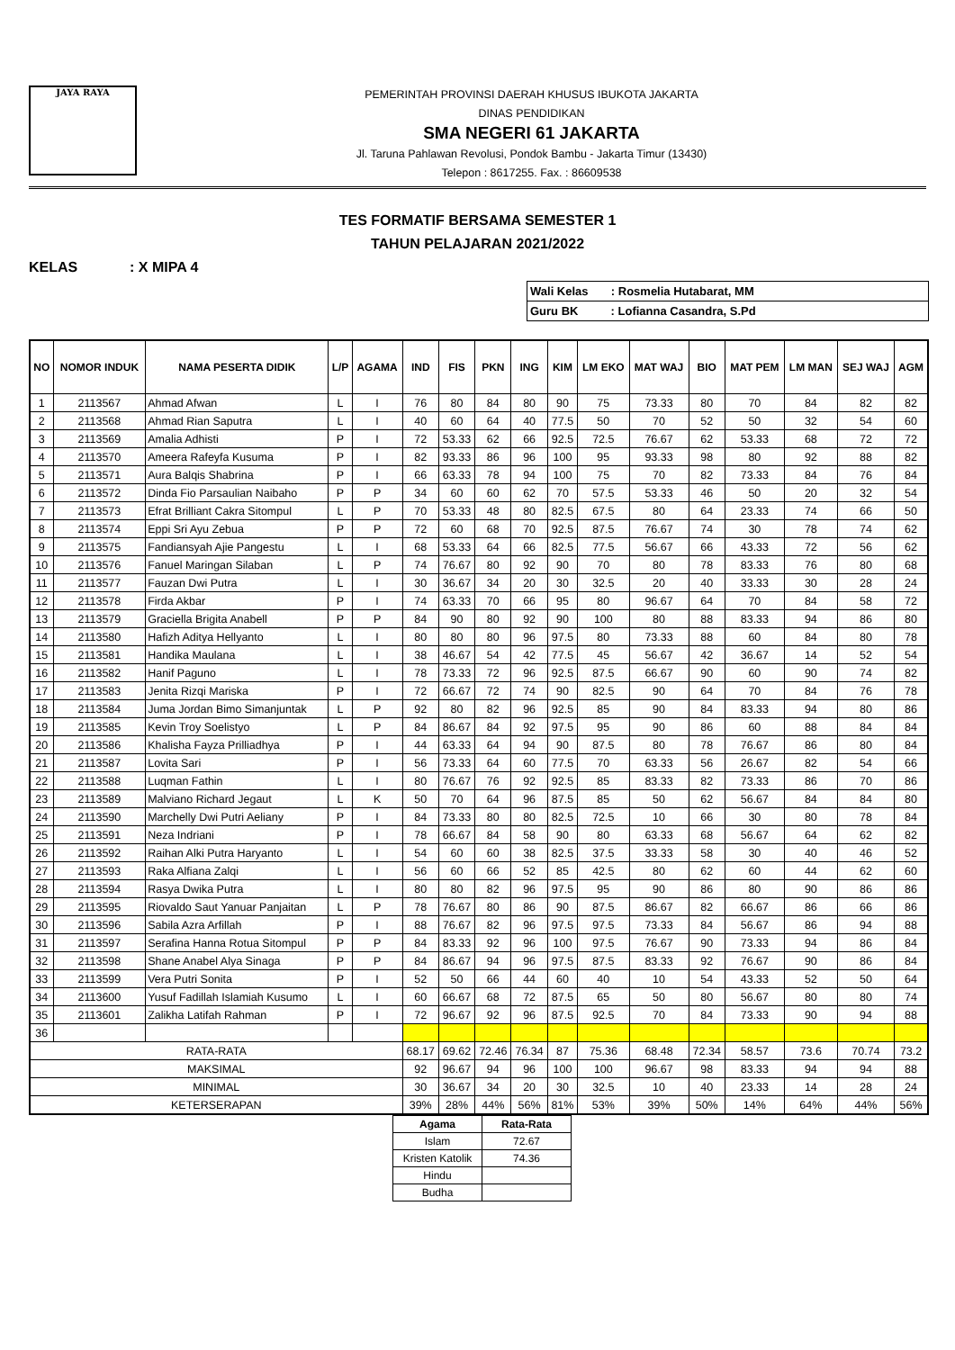JAYA RAYA
PEMERINTAH PROVINSI DAERAH KHUSUS IBUKOTA JAKARTA
DINAS PENDIDIKAN
SMA NEGERI 61 JAKARTA
Jl. Taruna Pahlawan Revolusi, Pondok Bambu - Jakarta Timur (13430)
Telepon : 8617255. Fax. : 86609538
TES FORMATIF BERSAMA SEMESTER 1
TAHUN PELAJARAN 2021/2022
KELAS : X MIPA 4
| Wali Kelas : Rosmelia Hutabarat, MM |
| Guru BK : Lofianna Casandra, S.Pd |
| NO | NOMOR INDUK | NAMA PESERTA DIDIK | L/P | AGAMA | IND | FIS | PKN | ING | KIM | LM EKO | MAT WAJ | BIO | MAT PEM | LM MAN | SEJ WAJ | AGM |
| --- | --- | --- | --- | --- | --- | --- | --- | --- | --- | --- | --- | --- | --- | --- | --- | --- |
| 1 | 2113567 | Ahmad Afwan | L | I | 76 | 80 | 84 | 80 | 90 | 75 | 73.33 | 80 | 70 | 84 | 82 | 82 |
| 2 | 2113568 | Ahmad Rian Saputra | L | I | 40 | 60 | 64 | 40 | 77.5 | 50 | 70 | 52 | 50 | 32 | 54 | 60 |
| 3 | 2113569 | Amalia Adhisti | P | I | 72 | 53.33 | 62 | 66 | 92.5 | 72.5 | 76.67 | 62 | 53.33 | 68 | 72 | 72 |
| 4 | 2113570 | Ameera Rafeyfa Kusuma | P | I | 82 | 93.33 | 86 | 96 | 100 | 95 | 93.33 | 98 | 80 | 92 | 88 | 82 |
| 5 | 2113571 | Aura Balqis Shabrina | P | I | 66 | 63.33 | 78 | 94 | 100 | 75 | 70 | 82 | 73.33 | 84 | 76 | 84 |
| 6 | 2113572 | Dinda Fio Parsaulian Naibaho | P | P | 34 | 60 | 60 | 62 | 70 | 57.5 | 53.33 | 46 | 50 | 20 | 32 | 54 |
| 7 | 2113573 | Efrat Brilliant Cakra Sitompul | L | P | 70 | 53.33 | 48 | 80 | 82.5 | 67.5 | 80 | 64 | 23.33 | 74 | 66 | 50 |
| 8 | 2113574 | Eppi Sri Ayu Zebua | P | P | 72 | 60 | 68 | 70 | 92.5 | 87.5 | 76.67 | 74 | 30 | 78 | 74 | 62 |
| 9 | 2113575 | Fandiansyah Ajie Pangestu | L | I | 68 | 53.33 | 64 | 66 | 82.5 | 77.5 | 56.67 | 66 | 43.33 | 72 | 56 | 62 |
| 10 | 2113576 | Fanuel Maringan Silaban | L | P | 74 | 76.67 | 80 | 92 | 90 | 70 | 80 | 78 | 83.33 | 76 | 80 | 68 |
| 11 | 2113577 | Fauzan Dwi Putra | L | I | 30 | 36.67 | 34 | 20 | 30 | 32.5 | 20 | 40 | 33.33 | 30 | 28 | 24 |
| 12 | 2113578 | Firda Akbar | P | I | 74 | 63.33 | 70 | 66 | 95 | 80 | 96.67 | 64 | 70 | 84 | 58 | 72 |
| 13 | 2113579 | Graciella Brigita Anabell | P | P | 84 | 90 | 80 | 92 | 90 | 100 | 80 | 88 | 83.33 | 94 | 86 | 80 |
| 14 | 2113580 | Hafizh Aditya Hellyanto | L | I | 80 | 80 | 80 | 96 | 97.5 | 80 | 73.33 | 88 | 60 | 84 | 80 | 78 |
| 15 | 2113581 | Handika Maulana | L | I | 38 | 46.67 | 54 | 42 | 77.5 | 45 | 56.67 | 42 | 36.67 | 14 | 52 | 54 |
| 16 | 2113582 | Hanif Paguno | L | I | 78 | 73.33 | 72 | 96 | 92.5 | 87.5 | 66.67 | 90 | 60 | 90 | 74 | 82 |
| 17 | 2113583 | Jenita Rizqi Mariska | P | I | 72 | 66.67 | 72 | 74 | 90 | 82.5 | 90 | 64 | 70 | 84 | 76 | 78 |
| 18 | 2113584 | Juma Jordan Bimo Simanjuntak | L | P | 92 | 80 | 82 | 96 | 92.5 | 85 | 90 | 84 | 83.33 | 94 | 80 | 86 |
| 19 | 2113585 | Kevin Troy Soelistyo | L | P | 84 | 86.67 | 84 | 92 | 97.5 | 95 | 90 | 86 | 60 | 88 | 84 | 84 |
| 20 | 2113586 | Khalisha Fayza Prilliadhya | P | I | 44 | 63.33 | 64 | 94 | 90 | 87.5 | 80 | 78 | 76.67 | 86 | 80 | 84 |
| 21 | 2113587 | Lovita Sari | P | I | 56 | 73.33 | 64 | 60 | 77.5 | 70 | 63.33 | 56 | 26.67 | 82 | 54 | 66 |
| 22 | 2113588 | Luqman Fathin | L | I | 80 | 76.67 | 76 | 92 | 92.5 | 85 | 83.33 | 82 | 73.33 | 86 | 70 | 86 |
| 23 | 2113589 | Malviano Richard Jegaut | L | K | 50 | 70 | 64 | 96 | 87.5 | 85 | 50 | 62 | 56.67 | 84 | 84 | 80 |
| 24 | 2113590 | Marchelly Dwi Putri Aeliany | P | I | 84 | 73.33 | 80 | 80 | 82.5 | 72.5 | 10 | 66 | 30 | 80 | 78 | 84 |
| 25 | 2113591 | Neza Indriani | P | I | 78 | 66.67 | 84 | 58 | 90 | 80 | 63.33 | 68 | 56.67 | 64 | 62 | 82 |
| 26 | 2113592 | Raihan Alki Putra Haryanto | L | I | 54 | 60 | 60 | 38 | 82.5 | 37.5 | 33.33 | 58 | 30 | 40 | 46 | 52 |
| 27 | 2113593 | Raka Alfiana Zalqi | L | I | 56 | 60 | 66 | 52 | 85 | 42.5 | 80 | 62 | 60 | 44 | 62 | 60 |
| 28 | 2113594 | Rasya Dwika Putra | L | I | 80 | 80 | 82 | 96 | 97.5 | 95 | 90 | 86 | 80 | 90 | 86 | 86 |
| 29 | 2113595 | Riovaldo Saut Yanuar Panjaitan | L | P | 78 | 76.67 | 80 | 86 | 90 | 87.5 | 86.67 | 82 | 66.67 | 86 | 66 | 86 |
| 30 | 2113596 | Sabila Azra Arfillah | P | I | 88 | 76.67 | 82 | 96 | 97.5 | 97.5 | 73.33 | 84 | 56.67 | 86 | 94 | 88 |
| 31 | 2113597 | Serafina Hanna Rotua Sitompul | P | P | 84 | 83.33 | 92 | 96 | 100 | 97.5 | 76.67 | 90 | 73.33 | 94 | 86 | 84 |
| 32 | 2113598 | Shane Anabel Alya Sinaga | P | P | 84 | 86.67 | 94 | 96 | 97.5 | 87.5 | 83.33 | 92 | 76.67 | 90 | 86 | 84 |
| 33 | 2113599 | Vera Putri Sonita | P | I | 52 | 50 | 66 | 44 | 60 | 40 | 10 | 54 | 43.33 | 52 | 50 | 64 |
| 34 | 2113600 | Yusuf Fadillah Islamiah Kusumo | L | I | 60 | 66.67 | 68 | 72 | 87.5 | 65 | 50 | 80 | 56.67 | 80 | 80 | 74 |
| 35 | 2113601 | Zalikha Latifah Rahman | P | I | 72 | 96.67 | 92 | 96 | 87.5 | 92.5 | 70 | 84 | 73.33 | 90 | 94 | 88 |
| 36 | | | | | | | | | | | | | | | | |
| RATA-RATA | | | | | 68.17 | 69.62 | 72.46 | 76.34 | 87 | 75.36 | 68.48 | 72.34 | 58.57 | 73.6 | 70.74 | 73.2 |
| MAKSIMAL | | | | | 92 | 96.67 | 94 | 96 | 100 | 100 | 96.67 | 98 | 83.33 | 94 | 94 | 88 |
| MINIMAL | | | | | 30 | 36.67 | 34 | 20 | 30 | 32.5 | 10 | 40 | 23.33 | 14 | 28 | 24 |
| KETERSERAPAN | | | | | 39% | 28% | 44% | 56% | 81% | 53% | 39% | 50% | 14% | 64% | 44% | 56% |
| Agama | Rata-Rata |
| Islam | 72.67 |
| Kristen Katolik | 74.36 |
| Hindu | |
| Budha | |